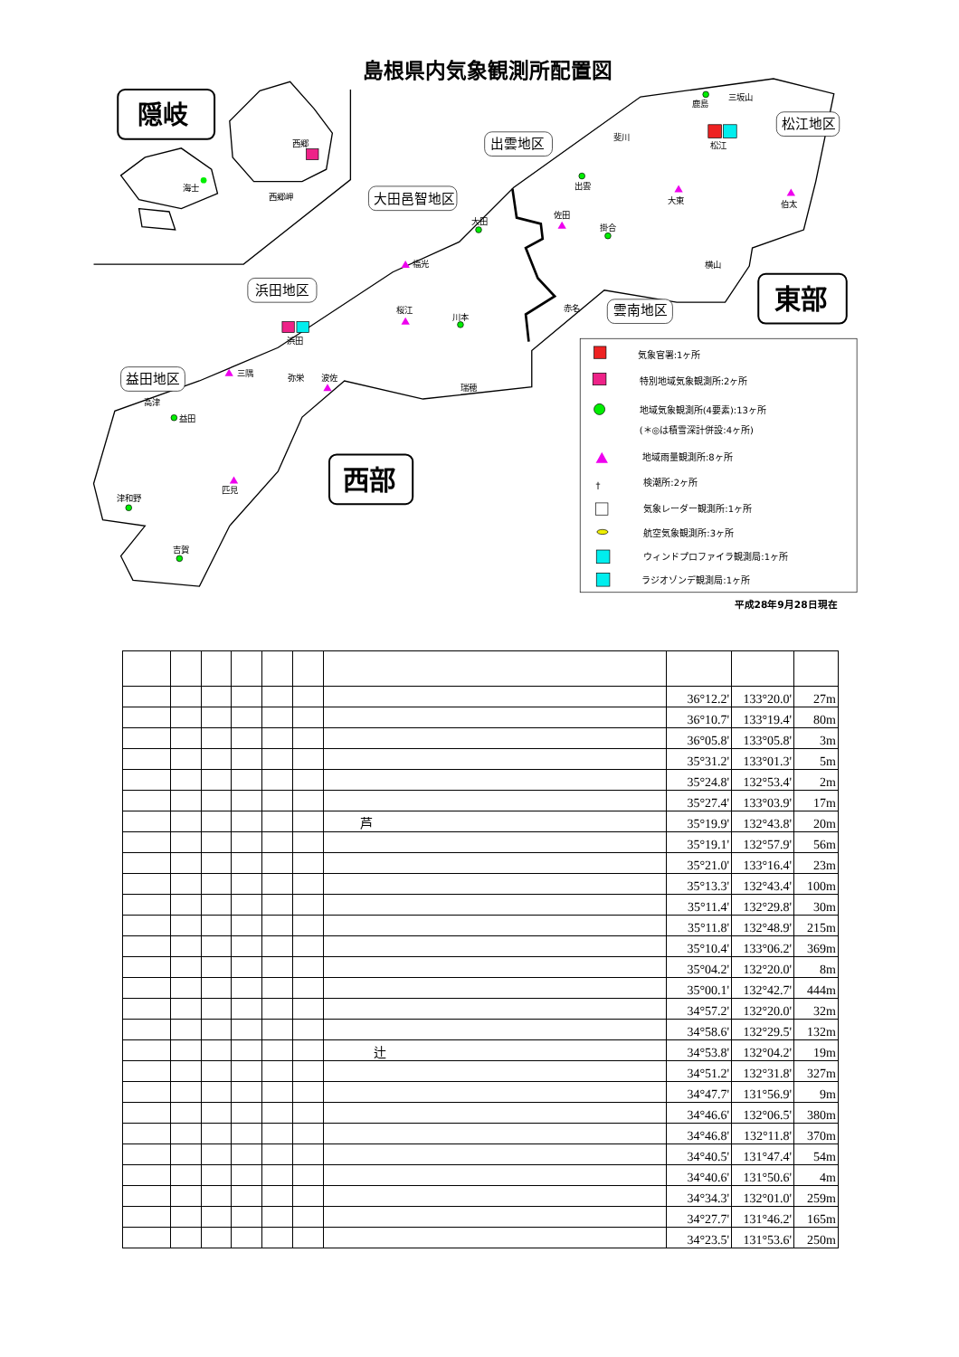島根県内気象観測所配置図
隠岐
西郷
西郷岬
海士
出雲地区
大田邑智地区
浜田地区
益田地区
雲南地区
松江地区
東部
西部
鹿島
三坂山
斐川
松江
出雲
大東
伯太
佐田
大田
掛合
福光
横山
桜江
赤名
川本
浜田
三隅
弥栄
波佐
瑞穂
高津
益田
匹見
津和野
吉賀
気象官署:1ヶ所
特別地域気象観測所:2ヶ所
地域気象観測所(4要素):13ヶ所
(＊◎は積雪深計併設:4ヶ所)
地域雨量観測所:8ヶ所
†
検潮所:2ヶ所
気象レーダー観測所:1ヶ所
航空気象観測所:3ヶ所
ウィンドプロファイラ観測局:1ヶ所
ラジオゾンデ観測局:1ヶ所
平成28年9月28日現在
| | | | | | | | 36°12.2' | 133°20.0' | 27m |
| | | | | | | | 36°10.7' | 133°19.4' | 80m |
| | | | | | | | 36°05.8' | 133°05.8' | 3m |
| | | | | | | | 35°31.2' | 133°01.3' | 5m |
| | | | | | | | 35°24.8' | 132°53.4' | 2m |
| | | | | | | | 35°27.4' | 133°03.9' | 17m |
| | | | | | | 芦 | 35°19.9' | 132°43.8' | 20m |
| | | | | | | | 35°19.1' | 132°57.9' | 56m |
| | | | | | | | 35°21.0' | 133°16.4' | 23m |
| | | | | | | | 35°13.3' | 132°43.4' | 100m |
| | | | | | | | 35°11.4' | 132°29.8' | 30m |
| | | | | | | | 35°11.8' | 132°48.9' | 215m |
| | | | | | | | 35°10.4' | 133°06.2' | 369m |
| | | | | | | | 35°04.2' | 132°20.0' | 8m |
| | | | | | | | 35°00.1' | 132°42.7' | 444m |
| | | | | | | | 34°57.2' | 132°20.0' | 32m |
| | | | | | | | 34°58.6' | 132°29.5' | 132m |
| | | | | | | 辻 | 34°53.8' | 132°04.2' | 19m |
| | | | | | | | 34°51.2' | 132°31.8' | 327m |
| | | | | | | | 34°47.7' | 131°56.9' | 9m |
| | | | | | | | 34°46.6' | 132°06.5' | 380m |
| | | | | | | | 34°46.8' | 132°11.8' | 370m |
| | | | | | | | 34°40.5' | 131°47.4' | 54m |
| | | | | | | | 34°40.6' | 131°50.6' | 4m |
| | | | | | | | 34°34.3' | 132°01.0' | 259m |
| | | | | | | | 34°27.7' | 131°46.2' | 165m |
| | | | | | | | 34°23.5' | 131°53.6' | 250m |